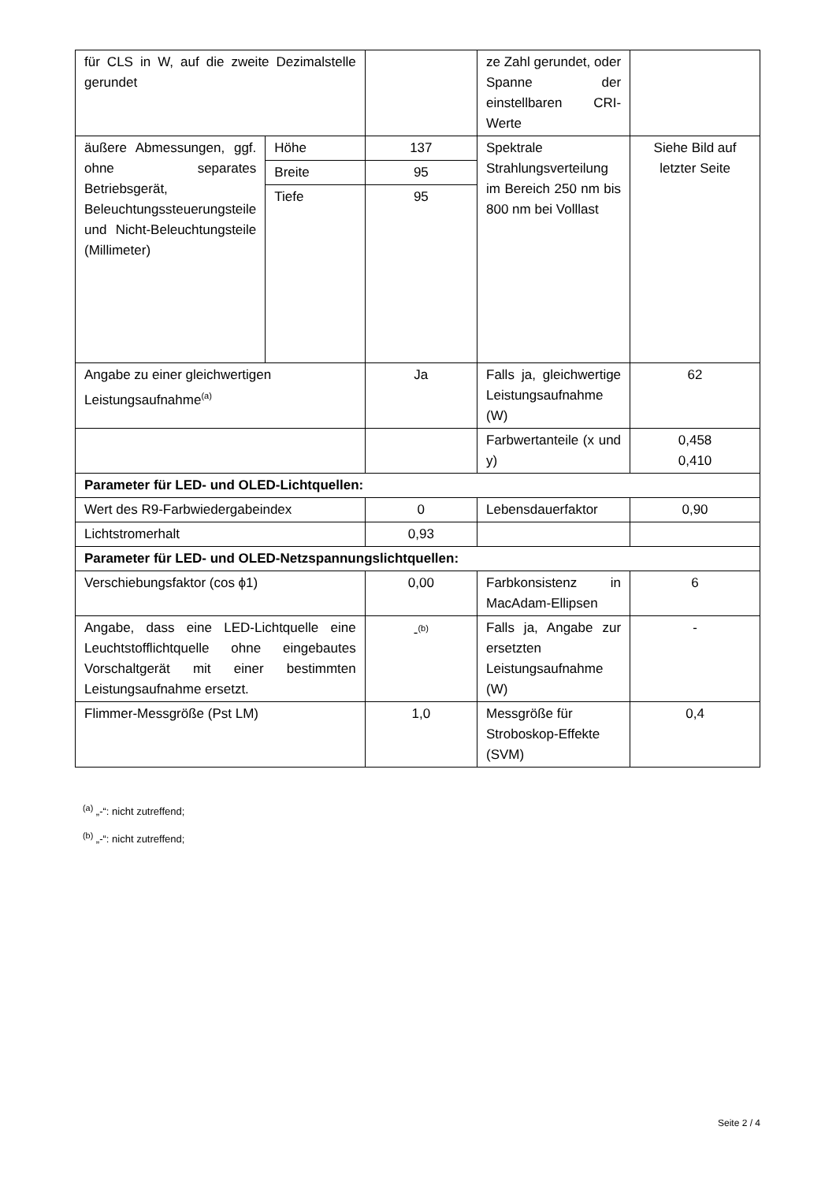| für CLS in W, auf die zweite Dezimalstelle gerundet | | | ze Zahl gerundet, oder Spanne der einstellbaren CRI-Werte | |
| äußere Abmessungen, ggf. ohne separates Betriebsgerät, Beleuchtungssteuerungsteile und Nicht-Beleuchtungsteile (Millimeter) | Höhe | 137 | Spektrale Strahlungsverteilung im Bereich 250 nm bis 800 nm bei Volllast | Siehe Bild auf letzter Seite |
| | Breite | 95 | | |
| | Tiefe | 95 | | |
| Angabe zu einer gleichwertigen Leistungsaufnahme<sup>(a)</sup> | | Ja | Falls ja, gleichwertige Leistungsaufnahme (W) | 62 |
| | | | Farbwertanteile (x und y) | 0,458 0,410 |
| Parameter für LED- und OLED-Lichtquellen: | | | | |
| Wert des R9-Farbwiedergabeindex | | 0 | Lebensdauerfaktor | 0,90 |
| Lichtstromerhalt | | 0,93 | | |
| Parameter für LED- und OLED-Netzspannungslichtquellen: | | | | |
| Verschiebungsfaktor (cos ϕ1) | | 0,00 | Farbkonsistenz in MacAdam-Ellipsen | 6 |
| Angabe, dass eine LED-Lichtquelle eine Leuchtstofflichtquelle ohne eingebautes Vorschaltgerät mit einer bestimmten Leistungsaufnahme ersetzt. | | -<sup>(b)</sup> | Falls ja, Angabe zur ersetzten Leistungsaufnahme (W) | - |
| Flimmer-Messgröße (Pst LM) | | 1,0 | Messgröße für Stroboskop-Effekte (SVM) | 0,4 |
<sup>(a)</sup> „-“: nicht zutreffend;
<sup>(b)</sup> „-“: nicht zutreffend;
Seite 2 / 4